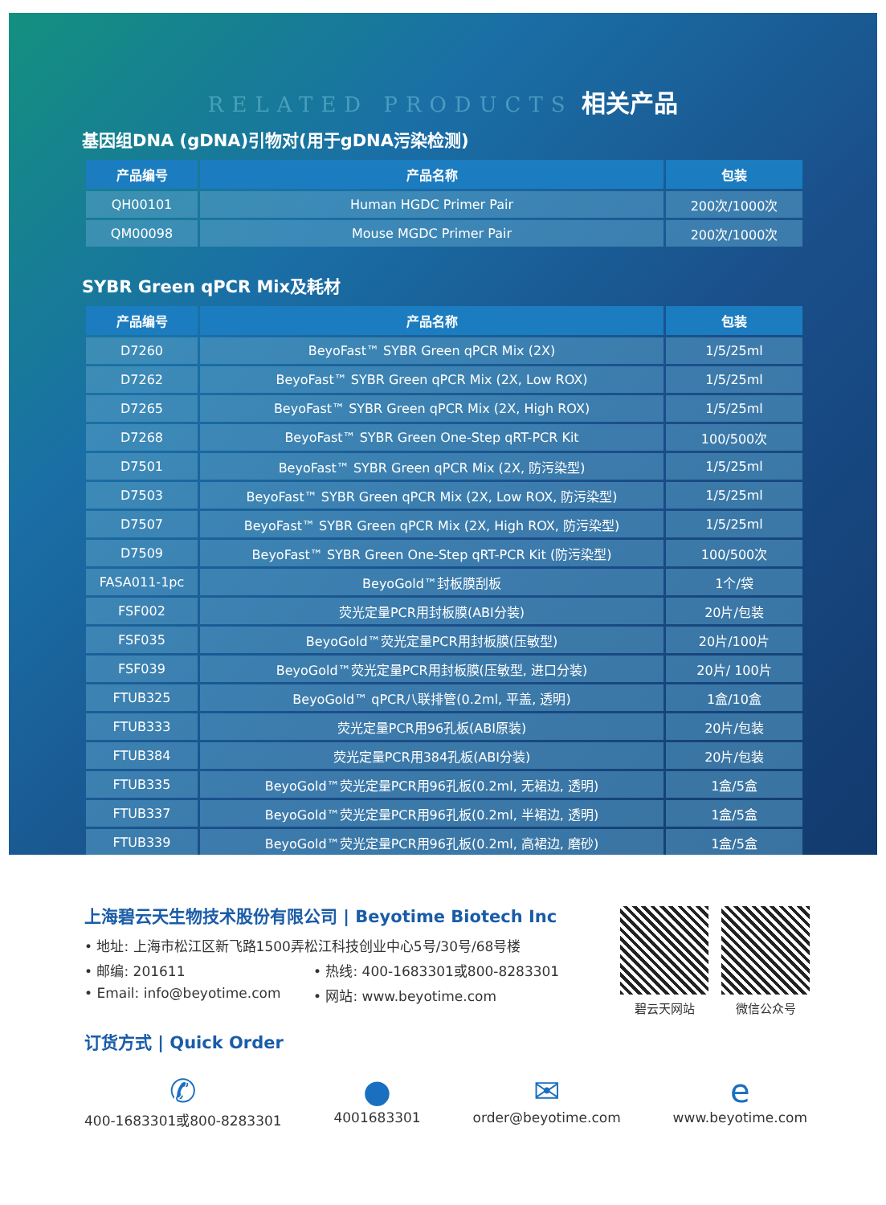RELATED PRODUCTS 相关产品
基因组DNA (gDNA)引物对(用于gDNA污染检测)
| 产品编号 | 产品名称 | 包装 |
| --- | --- | --- |
| QH00101 | Human HGDC Primer Pair | 200次/1000次 |
| QM00098 | Mouse MGDC Primer Pair | 200次/1000次 |
SYBR Green qPCR Mix及耗材
| 产品编号 | 产品名称 | 包装 |
| --- | --- | --- |
| D7260 | BeyoFast™ SYBR Green qPCR Mix (2X) | 1/5/25ml |
| D7262 | BeyoFast™ SYBR Green qPCR Mix (2X, Low ROX) | 1/5/25ml |
| D7265 | BeyoFast™ SYBR Green qPCR Mix (2X, High ROX) | 1/5/25ml |
| D7268 | BeyoFast™ SYBR Green One-Step qRT-PCR Kit | 100/500次 |
| D7501 | BeyoFast™ SYBR Green qPCR Mix (2X, 防污染型) | 1/5/25ml |
| D7503 | BeyoFast™ SYBR Green qPCR Mix (2X, Low ROX, 防污染型) | 1/5/25ml |
| D7507 | BeyoFast™ SYBR Green qPCR Mix (2X, High ROX, 防污染型) | 1/5/25ml |
| D7509 | BeyoFast™ SYBR Green One-Step qRT-PCR Kit (防污染型) | 100/500次 |
| FASA011-1pc | BeyoGold™封板膜刮板 | 1个/袋 |
| FSF002 | 荧光定量PCR用封板膜(ABI分装) | 20片/包装 |
| FSF035 | BeyoGold™荧光定量PCR用封板膜(压敏型) | 20片/100片 |
| FSF039 | BeyoGold™荧光定量PCR用封板膜(压敏型, 进口分装) | 20片/ 100片 |
| FTUB325 | BeyoGold™ qPCR八联排管(0.2ml, 平盖, 透明) | 1盒/10盒 |
| FTUB333 | 荧光定量PCR用96孔板(ABI原装) | 20片/包装 |
| FTUB384 | 荧光定量PCR用384孔板(ABI分装) | 20片/包装 |
| FTUB335 | BeyoGold™荧光定量PCR用96孔板(0.2ml, 无裙边, 透明) | 1盒/5盒 |
| FTUB337 | BeyoGold™荧光定量PCR用96孔板(0.2ml, 半裙边, 透明) | 1盒/5盒 |
| FTUB339 | BeyoGold™荧光定量PCR用96孔板(0.2ml, 高裙边, 磨砂) | 1盒/5盒 |
上海碧云天生物技术股份有限公司 | Beyotime Biotech Inc
• 地址: 上海市松江区新飞路1500弄松江科技创业中心5号/30号/68号楼
• 邮编: 201611 • 热线: 400-1683301或800-8283301
• Email: info@beyotime.com • 网站: www.beyotime.com
碧云天网站 微信公众号
订货方式 | Quick Order
✆
400-1683301或800-8283301
●
4001683301
✉
order@beyotime.com
e
www.beyotime.com